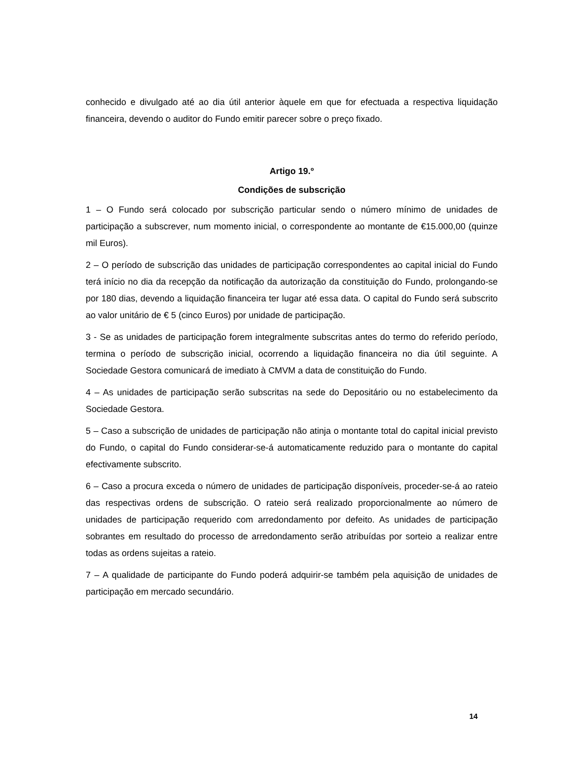conhecido e divulgado até ao dia útil anterior àquele em que for efectuada a respectiva liquidação financeira, devendo o auditor do Fundo emitir parecer sobre o preço fixado.
Artigo 19.º
Condições de subscrição
1 – O Fundo será colocado por subscrição particular sendo o número mínimo de unidades de participação a subscrever, num momento inicial, o correspondente ao montante de €15.000,00 (quinze mil Euros).
2 – O período de subscrição das unidades de participação correspondentes ao capital inicial do Fundo terá início no dia da recepção da notificação da autorização da constituição do Fundo, prolongando-se por 180 dias, devendo a liquidação financeira ter lugar até essa data. O capital do Fundo será subscrito ao valor unitário de € 5 (cinco Euros) por unidade de participação.
3 - Se as unidades de participação forem integralmente subscritas antes do termo do referido período, termina o período de subscrição inicial, ocorrendo a liquidação financeira no dia útil seguinte. A Sociedade Gestora comunicará de imediato à CMVM a data de constituição do Fundo.
4 – As unidades de participação serão subscritas na sede do Depositário ou no estabelecimento da Sociedade Gestora.
5 – Caso a subscrição de unidades de participação não atinja o montante total do capital inicial previsto do Fundo, o capital do Fundo considerar-se-á automaticamente reduzido para o montante do capital efectivamente subscrito.
6 – Caso a procura exceda o número de unidades de participação disponíveis, proceder-se-á ao rateio das respectivas ordens de subscrição. O rateio será realizado proporcionalmente ao número de unidades de participação requerido com arredondamento por defeito. As unidades de participação sobrantes em resultado do processo de arredondamento serão atribuídas por sorteio a realizar entre todas as ordens sujeitas a rateio.
7 – A qualidade de participante do Fundo poderá adquirir-se também pela aquisição de unidades de participação em mercado secundário.
14